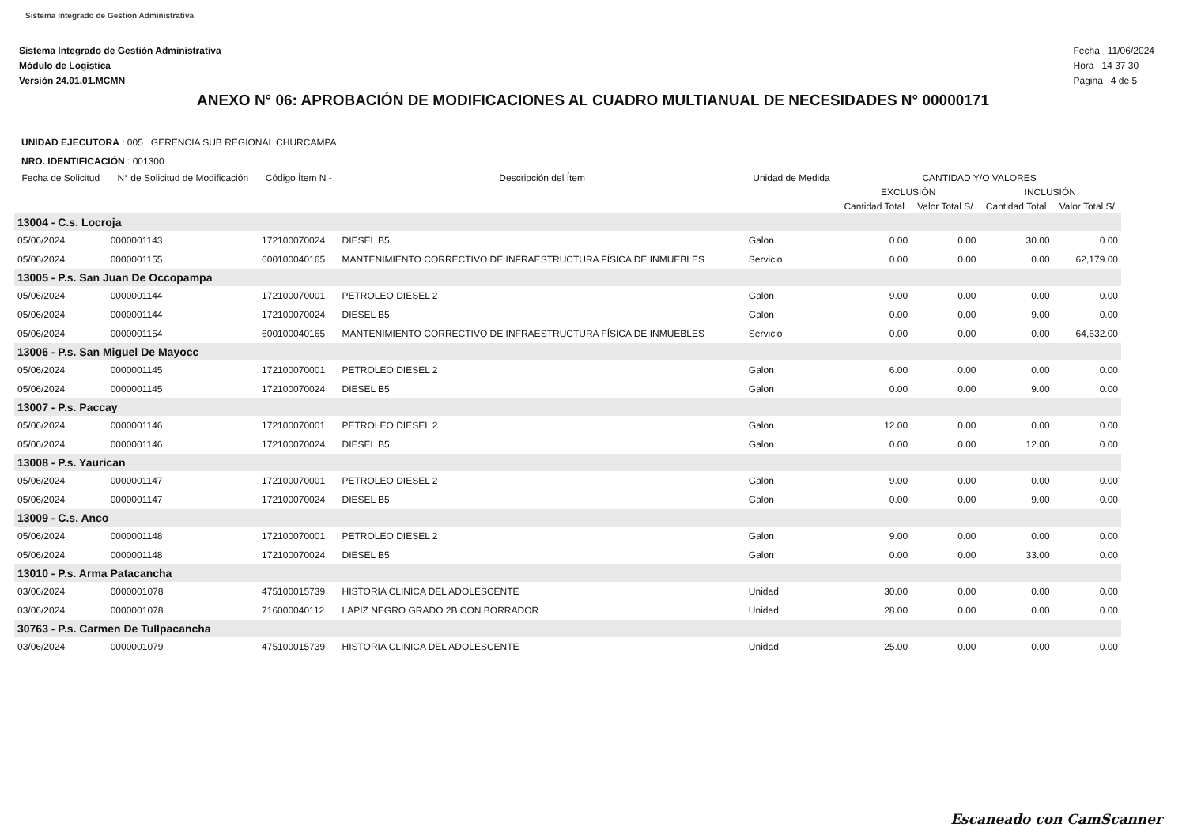Sistema Integrado de Gestión Administrativa
Sistema Integrado de Gestión Administrativa
Módulo de Logística
Versión 24.01.01.MCMN
Fecha 11/06/2024
Hora 14 37 30
Página 4 de 5
ANEXO N° 06: APROBACIÓN DE MODIFICACIONES AL CUADRO MULTIANUAL DE NECESIDADES N° 00000171
UNIDAD EJECUTORA : 005 GERENCIA SUB REGIONAL CHURCAMPA
NRO. IDENTIFICACIÓN : 001300
| Fecha de Solicitud | N° de Solicitud de Modificación | Código Ítem N - | Descripción del Ítem | Unidad de Medida | CANTIDAD Y/O VALORES | | | |
| --- | --- | --- | --- | --- | --- | --- | --- | --- |
| | | | | | EXCLUSIÓN | | INCLUSIÓN | |
| | | | | | Cantidad Total | Valor Total S/ | Cantidad Total | Valor Total S/ |
| 13004 - C.s. Locroja | | | | | | | | |
| 05/06/2024 | 0000001143 | 172100070024 | DIESEL B5 | Galon | 0.00 | 0.00 | 30.00 | 0.00 |
| 05/06/2024 | 0000001155 | 600100040165 | MANTENIMIENTO CORRECTIVO DE INFRAESTRUCTURA FÍSICA DE INMUEBLES | Servicio | 0.00 | 0.00 | 0.00 | 62,179.00 |
| 13005 - P.s. San Juan De Occopampa | | | | | | | | |
| 05/06/2024 | 0000001144 | 172100070001 | PETROLEO DIESEL 2 | Galon | 9.00 | 0.00 | 0.00 | 0.00 |
| 05/06/2024 | 0000001144 | 172100070024 | DIESEL B5 | Galon | 0.00 | 0.00 | 9.00 | 0.00 |
| 05/06/2024 | 0000001154 | 600100040165 | MANTENIMIENTO CORRECTIVO DE INFRAESTRUCTURA FÍSICA DE INMUEBLES | Servicio | 0.00 | 0.00 | 0.00 | 64,632.00 |
| 13006 - P.s. San Miguel De Mayocc | | | | | | | | |
| 05/06/2024 | 0000001145 | 172100070001 | PETROLEO DIESEL 2 | Galon | 6.00 | 0.00 | 0.00 | 0.00 |
| 05/06/2024 | 0000001145 | 172100070024 | DIESEL B5 | Galon | 0.00 | 0.00 | 9.00 | 0.00 |
| 13007 - P.s. Paccay | | | | | | | | |
| 05/06/2024 | 0000001146 | 172100070001 | PETROLEO DIESEL 2 | Galon | 12.00 | 0.00 | 0.00 | 0.00 |
| 05/06/2024 | 0000001146 | 172100070024 | DIESEL B5 | Galon | 0.00 | 0.00 | 12.00 | 0.00 |
| 13008 - P.s. Yaurican | | | | | | | | |
| 05/06/2024 | 0000001147 | 172100070001 | PETROLEO DIESEL 2 | Galon | 9.00 | 0.00 | 0.00 | 0.00 |
| 05/06/2024 | 0000001147 | 172100070024 | DIESEL B5 | Galon | 0.00 | 0.00 | 9.00 | 0.00 |
| 13009 - C.s. Anco | | | | | | | | |
| 05/06/2024 | 0000001148 | 172100070001 | PETROLEO DIESEL 2 | Galon | 9.00 | 0.00 | 0.00 | 0.00 |
| 05/06/2024 | 0000001148 | 172100070024 | DIESEL B5 | Galon | 0.00 | 0.00 | 33.00 | 0.00 |
| 13010 - P.s. Arma Patacancha | | | | | | | | |
| 03/06/2024 | 0000001078 | 475100015739 | HISTORIA CLINICA DEL ADOLESCENTE | Unidad | 30.00 | 0.00 | 0.00 | 0.00 |
| 03/06/2024 | 0000001078 | 716000040112 | LAPIZ NEGRO GRADO 2B CON BORRADOR | Unidad | 28.00 | 0.00 | 0.00 | 0.00 |
| 30763 - P.s. Carmen De Tullpacancha | | | | | | | | |
| 03/06/2024 | 0000001079 | 475100015739 | HISTORIA CLINICA DEL ADOLESCENTE | Unidad | 25.00 | 0.00 | 0.00 | 0.00 |
Escaneado con CamScanner